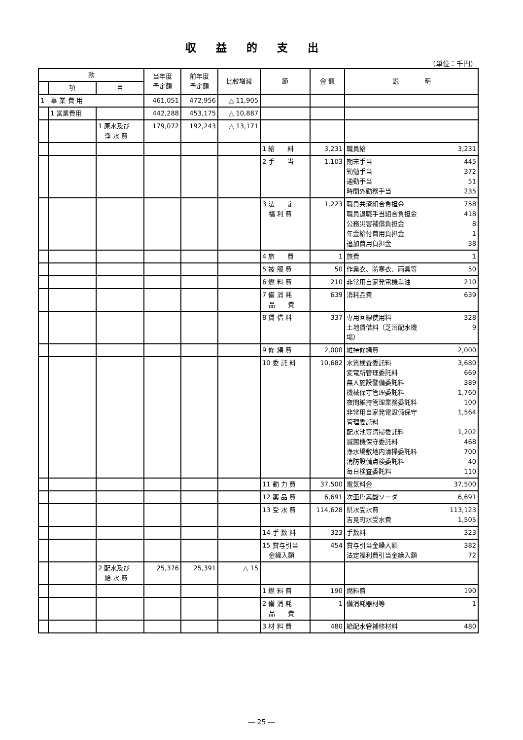収益的支出
（単位：千円）
| 款 | | | 当年度 予定額 | 前年度 予定額 | 比較増減 | 節 | 金 額 | 説 明 |
| --- | --- | --- | --- | --- | --- | --- | --- | --- |
| | 項 | 目 | | | | | | |
| 1 事 業 費 用 | | | 461,051 | 472,956 | △ 11,905 | | | |
| | 1 営業費用 | | 442,288 | 453,175 | △ 10,887 | | | |
| | | 1 原水及び 浄 水 費 | 179,072 | 192,243 | △ 13,171 | | | |
| | | | | | | 1 給 料 | 3,231 | 職員給 3,231 |
| | | | | | | 2 手 当 | 1,103 | 期末手当 445 勤勉手当 372 通勤手当 51 時間外勤務手当 235 |
| | | | | | | 3 法 定 福 利 費 | 1,223 | 職員共済組合負担金 758 職員退職手当組合負担金 418 公務災害補償負担金 8 年金給付費用負担金 1 追加費用負担金 38 |
| | | | | | | 4 旅 費 | 1 | 旅費 1 |
| | | | | | | 5 被 服 費 | 50 | 作業衣、防寒衣、雨具等 50 |
| | | | | | | 6 燃 料 費 | 210 | 非常用自家発電機重油 210 |
| | | | | | | 7 備 消 耗 品 費 | 639 | 消耗品費 639 |
| | | | | | | 8 賃 借 料 | 337 | 専用回線使用料 328 土地賃借料（芝沼配水機 場） 9 |
| | | | | | | 9 修 繕 費 | 2,000 | 維持修繕費 2,000 |
| | | | | | | 10 委 託 料 | 10,682 | 水質検査委託料 3,680 変電所管理委託料 669 無人施設警備委託料 389 機械保守管理委託料 1,760 夜間維持管理業務委託料 100 非常用自家発電設備保守 管理委託料 1,564 配水池等清掃委託料 1,202 滅菌機保守委託料 468 浄水場敷地内清掃委託料 700 消防設備点検委託料 40 毎日検査委託料 110 |
| | | | | | | 11 動 力 費 | 37,500 | 電気料金 37,500 |
| | | | | | | 12 薬 品 費 | 6,691 | 次亜塩素酸ソーダ 6,691 |
| | | | | | | 13 受 水 費 | 114,628 | 県水受水費 113,123 吉見町水受水費 1,505 |
| | | | | | | 14 手 数 料 | 323 | 手数料 323 |
| | | | | | | 15 賞与引当 金繰入額 | 454 | 賞与引当金繰入額 382 法定福利費引当金繰入額 72 |
| | | 2 配水及び 給 水 費 | 25,376 | 25,391 | △ 15 | | | |
| | | | | | | 1 燃 料 費 | 190 | 燃料費 190 |
| | | | | | | 2 備 消 耗 品 費 | 1 | 備消耗器材等 1 |
| | | | | | | 3 材 料 費 | 480 | 給配水管補修材料 480 |
― 25 ―